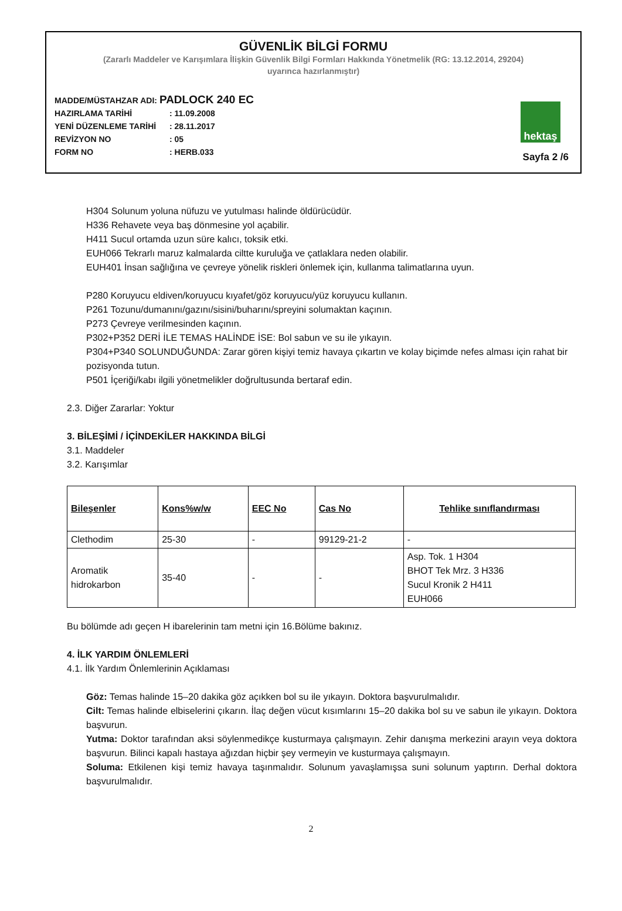GÜVENLİK BİLGİ FORMU
(Zararlı Maddeler ve Karışımlara İlişkin Güvenlik Bilgi Formları Hakkında Yönetmelik (RG: 13.12.2014, 29204)
uyarınca hazırlanmıştır)
MADDE/MÜSTAHZAR ADI: PADLOCK 240 EC
HAZIRLAMA TARİHİ: 11.09.2008
YENİ DÜZENLEME TARİHİ: 28.11.2017
REVİZYON NO: 05
FORM NO: HERB.033
hektaş
Sayfa 2 /6
H304 Solunum yoluna nüfuzu ve yutulması halinde öldürücüdür.
H336 Rehavete veya baş dönmesine yol açabilir.
H411 Sucul ortamda uzun süre kalıcı, toksik etki.
EUH066 Tekrarlı maruz kalmalarda ciltte kuruluğa ve çatlaklara neden olabilir.
EUH401 İnsan sağlığına ve çevreye yönelik riskleri önlemek için, kullanma talimatlarına uyun.
P280 Koruyucu eldiven/koruyucu kıyafet/göz koruyucu/yüz koruyucu kullanın.
P261 Tozunu/dumanını/gazını/sisini/buharını/spreyini solumaktan kaçının.
P273 Çevreye verilmesinden kaçının.
P302+P352 DERİ İLE TEMAS HALİNDE İSE: Bol sabun ve su ile yıkayın.
P304+P340 SOLUNDUĞUNDA: Zarar gören kişiyi temiz havaya çıkartın ve kolay biçimde nefes alması için rahat bir pozisyonda tutun.
P501 İçeriği/kabı ilgili yönetmelikler doğrultusunda bertaraf edin.
2.3. Diğer Zararlar: Yoktur
3. BİLEŞİMİ / İÇİNDEKİLER HAKKINDA BİLGİ
3.1. Maddeler
3.2. Karışımlar
| Bileşenler | Kons%w/w | EEC No | Cas No | Tehlike sınıflandırması |
| --- | --- | --- | --- | --- |
| Clethodim | 25-30 | - | 99129-21-2 | - |
| Aromatik hidrokarbon | 35-40 | - | - | Asp. Tok. 1 H304 BHOT Tek Mrz. 3 H336 Sucul Kronik 2 H411 EUH066 |
Bu bölümde adı geçen H ibarelerinin tam metni için 16.Bölüme bakınız.
4. İLK YARDIM ÖNLEMLERİ
4.1. İlk Yardım Önlemlerinin Açıklaması
Göz: Temas halinde 15–20 dakika göz açıkken bol su ile yıkayın. Doktora başvurulmalıdır.
Cilt: Temas halinde elbiselerini çıkarın. İlaç değen vücut kısımlarını 15–20 dakika bol su ve sabun ile yıkayın. Doktora başvurun.
Yutma: Doktor tarafından aksi söylenmedikçe kusturmaya çalışmayın. Zehir danışma merkezini arayın veya doktora başvurun. Bilinci kapalı hastaya ağızdan hiçbir şey vermeyin ve kusturmaya çalışmayın.
Soluma: Etkilenen kişi temiz havaya taşınmalıdır. Solunum yavaşlamışsa suni solunum yaptırın. Derhal doktora başvurulmalıdır.
2